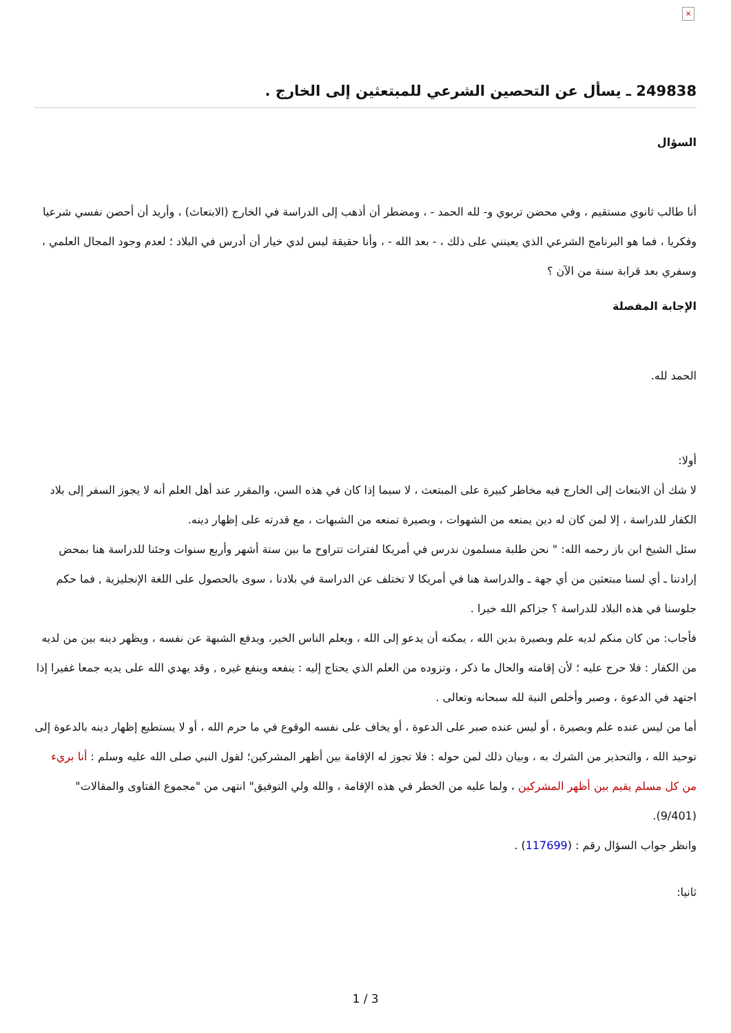×
249838 ـ يسأل عن التحصين الشرعي للمبتعثين إلى الخارج .
السؤال
أنا طالب ثانوي مستقيم ، وفي محضن تربوي و- لله الحمد - ، ومضطر أن أذهب إلى الدراسة في الخارج (الابتعاث) ، وأريد أن أحصن نفسي شرعيا وفكريا ، فما هو البرنامج الشرعي الذي يعينني على ذلك ، - بعد الله - ، وأنا حقيقة ليس لدي خيار أن أدرس في البلاد ؛ لعدم وجود المجال العلمي ، وسفري بعد قرابة سنة من الآن ؟
الإجابة المفصلة
الحمد لله.
أولا:
لا شك أن الابتعاث إلى الخارج فيه مخاطر كبيرة على المبتعث ، لا سيما إذا كان في هذه السن، والمقرر عند أهل العلم أنه لا يجوز السفر إلى بلاد الكفار للدراسة ، إلا لمن كان له دين يمنعه من الشهوات ، وبصيرة تمنعه من الشبهات ، مع قدرته على إظهار دينه.
سئل الشيخ ابن باز رحمه الله: " نحن طلبة مسلمون ندرس في أمريكا لفترات تتراوح ما بين ستة أشهر وأربع سنوات وجئنا للدراسة هنا بمحض إرادتنا ـ أي لسنا مبتعثين من أي جهة ـ والدراسة هنا في أمريكا لا تختلف عن الدراسة في بلادنا ، سوى بالحصول على اللغة الإنجليزية , فما حكم جلوسنا في هذه البلاد للدراسة ؟ جزاكم الله خيرا .
فأجاب: من كان منكم لديه علم وبصيرة بدين الله ، يمكنه أن يدعو إلى الله ، ويعلم الناس الخير، ويدفع الشبهة عن نفسه ، ويظهر دينه بين من لديه من الكفار : فلا حرج عليه ؛ لأن إقامته والحال ما ذكر ، وتزوده من العلم الذي يحتاج إليه : ينفعه وينفع غيره , وقد يهدي الله على يديه جمعا غفيرا إذا اجتهد في الدعوة ، وصبر وأخلص النية لله سبحانه وتعالى .
أما من ليس عنده علم وبصيرة ، أو ليس عنده صبر على الدعوة ، أو يخاف على نفسه الوقوع في ما حرم الله ، أو لا يستطيع إظهار دينه بالدعوة إلى توحيد الله ، والتحذير من الشرك به ، وبيان ذلك لمن حوله : فلا تجوز له الإقامة بين أظهر المشركين؛ لقول النبي صلى الله عليه وسلم : أنا بريء من كل مسلم يقيم بين أظهر المشركين ، ولما عليه من الخطر في هذه الإقامة ، والله ولي التوفيق" انتهى من "مجموع الفتاوى والمقالات" (9/401).
وانظر جواب السؤال رقم : (117699) .
ثانيا:
1 / 3